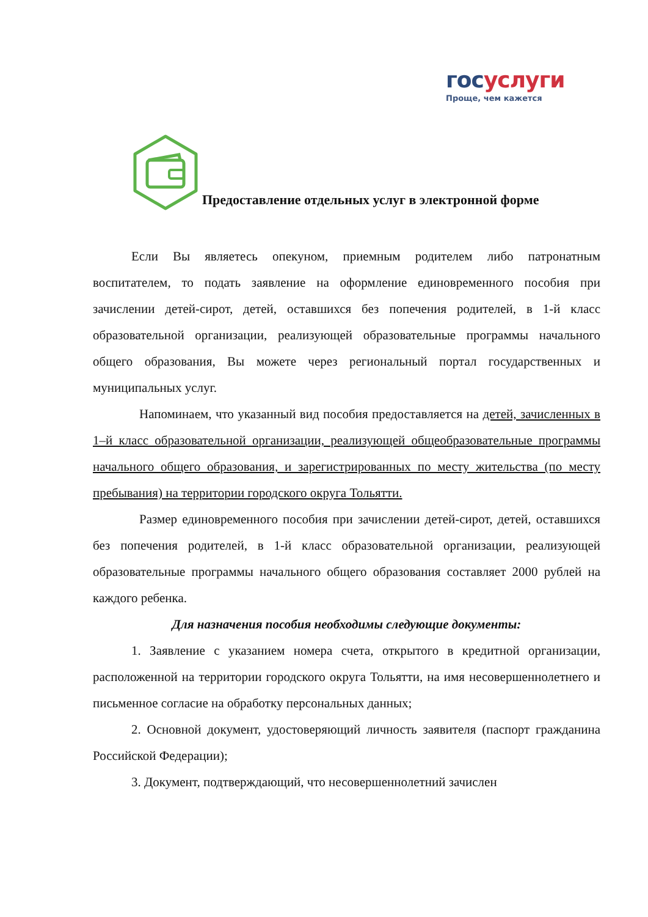госуслуги
Проще, чем кажется
Предоставление отдельных услуг в электронной форме
Если Вы являетесь опекуном, приемным родителем либо патронатным воспитателем, то подать заявление на оформление единовременного пособия при зачислении детей-сирот, детей, оставшихся без попечения родителей, в 1-й класс образовательной организации, реализующей образовательные программы начального общего образования, Вы можете через региональный портал государственных и муниципальных услуг.
Напоминаем, что указанный вид пособия предоставляется на детей, зачисленных в 1–й класс образовательной организации, реализующей общеобразовательные программы начального общего образования, и зарегистрированных по месту жительства (по месту пребывания) на территории городского округа Тольятти.
Размер единовременного пособия при зачислении детей-сирот, детей, оставшихся без попечения родителей, в 1-й класс образовательной организации, реализующей образовательные программы начального общего образования составляет 2000 рублей на каждого ребенка.
Для назначения пособия необходимы следующие документы:
1. Заявление с указанием номера счета, открытого в кредитной организации, расположенной на территории городского округа Тольятти, на имя несовершеннолетнего и письменное согласие на обработку персональных данных;
2. Основной документ, удостоверяющий личность заявителя (паспорт гражданина Российской Федерации);
3. Документ, подтверждающий, что несовершеннолетний зачислен